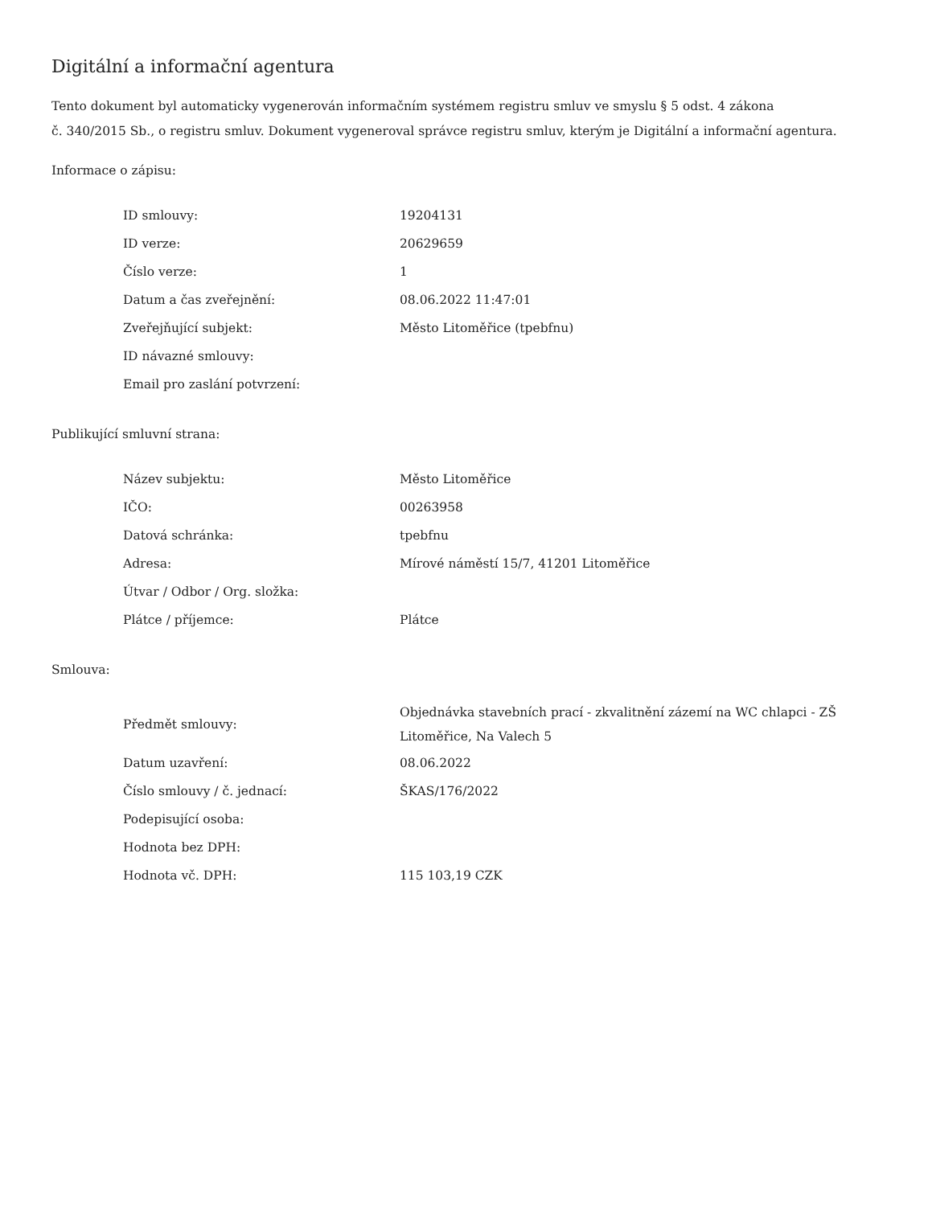Digitální a informační agentura
Tento dokument byl automaticky vygenerován informačním systémem registru smluv ve smyslu § 5 odst. 4 zákona
č. 340/2015 Sb., o registru smluv. Dokument vygeneroval správce registru smluv, kterým je Digitální a informační agentura.
Informace o zápisu:
| ID smlouvy: | 19204131 |
| ID verze: | 20629659 |
| Číslo verze: | 1 |
| Datum a čas zveřejnění: | 08.06.2022 11:47:01 |
| Zveřejňující subjekt: | Město Litoměřice (tpebfnu) |
| ID návazné smlouvy: | |
| Email pro zaslání potvrzení: | |
Publikující smluvní strana:
| Název subjektu: | Město Litoměřice |
| IČO: | 00263958 |
| Datová schránka: | tpebfnu |
| Adresa: | Mírové náměstí 15/7, 41201 Litoměřice |
| Útvar / Odbor / Org. složka: | |
| Plátce / příjemce: | Plátce |
Smlouva:
| Předmět smlouvy: | Objednávka stavebních prací - zkvalitnění zázemí na WC chlapci - ZŠ Litoměřice, Na Valech 5 |
| Datum uzavření: | 08.06.2022 |
| Číslo smlouvy / č. jednací: | ŠKAS/176/2022 |
| Podepisující osoba: | |
| Hodnota bez DPH: | |
| Hodnota vč. DPH: | 115 103,19 CZK |